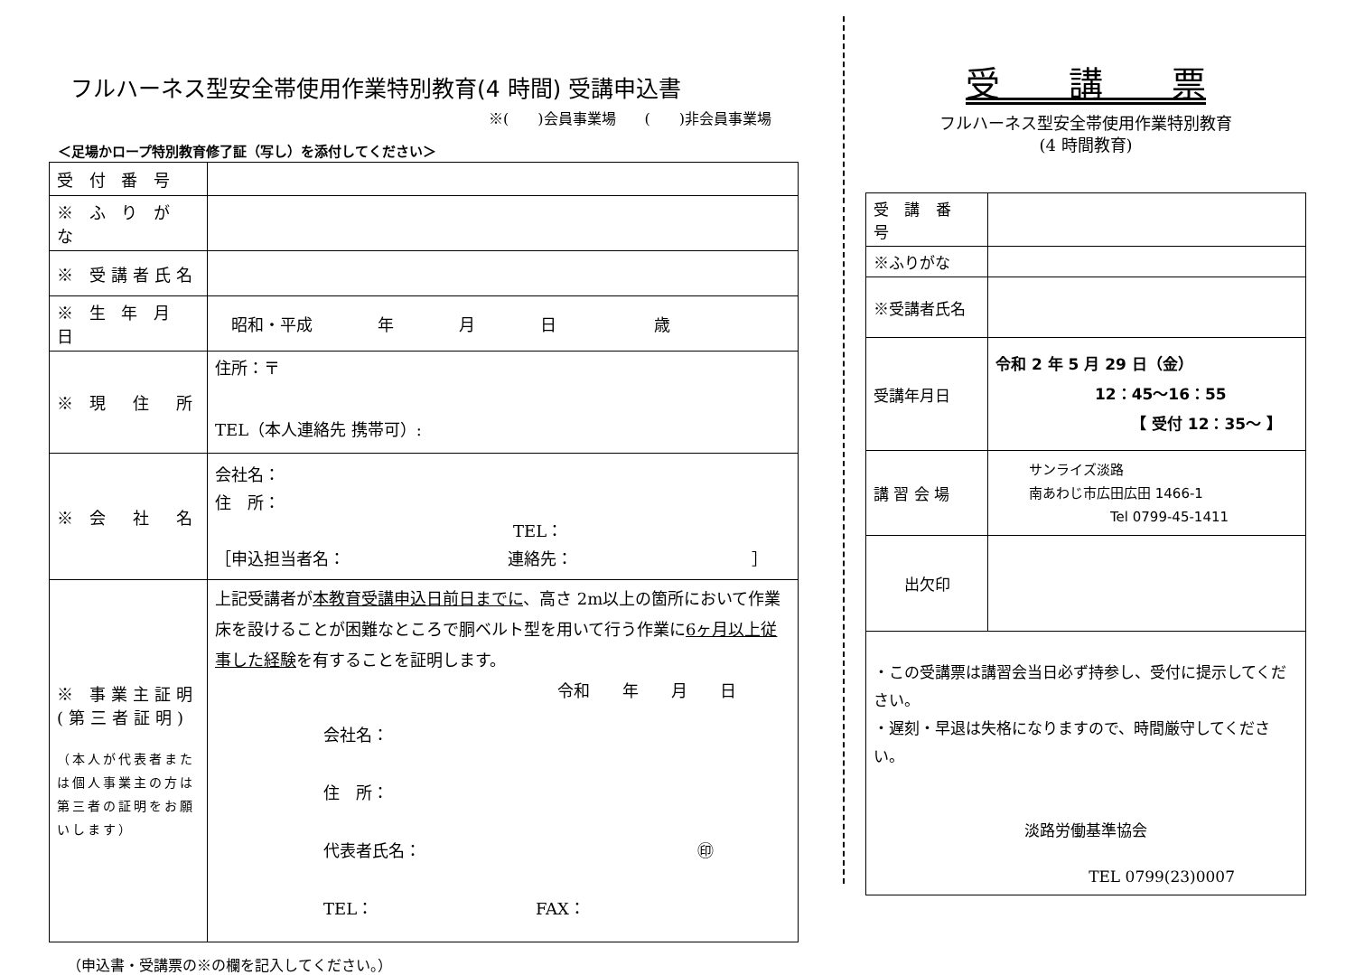フルハーネス型安全帯使用作業特別教育(4 時間) 受講申込書
※(　　)会員事業場　　(　　)非会員事業場
＜足場かロープ特別教育修了証（写し）を添付してください＞
| 受 付 番 号 | |
| ※ ふ り が な | |
| ※ 受講者氏名 | |
| ※ 生 年 月 日 | 昭和・平成 年 月 日 歳 |
| ※ 現 住 所 | 住所：〒 TEL（本人連絡先 携帯可）: |
| ※ 会 社 名 | 会社名： 住 所： TEL： ［申込担当者名： 連絡先： ］ |
| ※ 事業主証明 (第三者証明) （本人が代表者または個人事業主の方は第三者の証明をお願いします） | 上記受講者が 本教育受講申込日前日までに 、高さ 2m以上の箇所において作業床を設けることが困難なところで胴ベルト型を用いて行う作業に 6ヶ月以上従事した経験 を有することを証明します。 令和 年 月 日 会社名： 住 所： 代表者氏名： ㊞ TEL： FAX： |
（申込書・受講票の※の欄を記入してください。）
受　　講　　票
フルハーネス型安全帯使用作業特別教育
(4 時間教育)
| 受 講 番 号 | |
| ※ふりがな | |
| ※受講者氏名 | |
| 受講年月日 | 令和 2 年 5 月 29 日（金） 12：45～16：55 【 受付 12：35～ 】 |
| 講 習 会 場 | サンライズ淡路 南あわじ市広田広田 1466-1 Tel 0799-45-1411 |
| 出欠印 | |
| ・この受講票は講習会当日必ず持参し、受付に提示してください。 ・遅刻・早退は失格になりますので、時間厳守してください。 淡路労働基準協会 TEL 0799(23)0007 | |